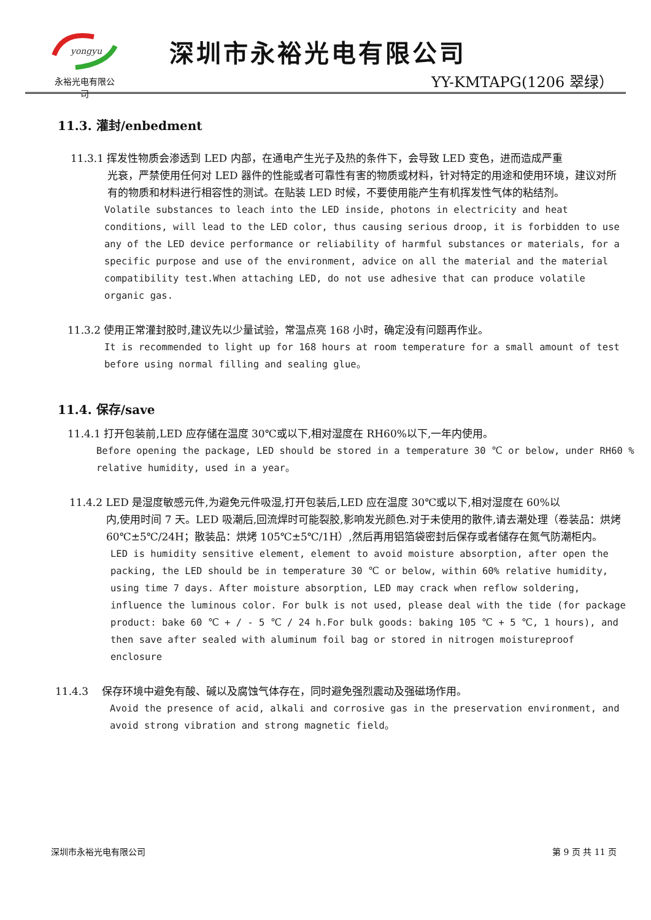yongyu
永裕光电有限公司
深圳市永裕光电有限公司
YY-KMTAPG(1206 翠绿）
11.3. 灌封/enbedment
11.3.1 挥发性物质会渗透到 LED 内部，在通电产生光子及热的条件下，会导致 LED 变色，进而造成严重
光衰，严禁使用任何对 LED 器件的性能或者可靠性有害的物质或材料，针对特定的用途和使用环境，建议对所有的物质和材料进行相容性的测试。在贴装 LED 时候，不要使用能产生有机挥发性气体的粘结剂。
Volatile substances to leach into the LED inside, photons in electricity and heat conditions, will lead to the LED color, thus causing serious droop, it is forbidden to use any of the LED device performance or reliability of harmful substances or materials, for a specific purpose and use of the environment, advice on all the material and the material compatibility test.When attaching LED, do not use adhesive that can produce volatile organic gas.
11.3.2 使用正常灌封胶时,建议先以少量试验，常温点亮 168 小时，确定没有问题再作业。
It is recommended to light up for 168 hours at room temperature for a small amount of test before using normal filling and sealing glue。
11.4. 保存/save
11.4.1 打开包装前,LED 应存储在温度 30℃或以下,相对湿度在 RH60%以下,一年内使用。
Before opening the package, LED should be stored in a temperature 30 ℃ or below, under RH60 % relative humidity, used in a year。
11.4.2 LED 是湿度敏感元件,为避免元件吸湿,打开包装后,LED 应在温度 30℃或以下,相对湿度在 60%以
内,使用时间 7 天。LED 吸潮后,回流焊时可能裂胶,影响发光颜色.对于未使用的散件,请去潮处理（卷装品：烘烤 60℃±5℃/24H；散装品：烘烤 105℃±5℃/1H）,然后再用铝箔袋密封后保存或者储存在氮气防潮柜内。
LED is humidity sensitive element, element to avoid moisture absorption, after open the packing, the LED should be in temperature 30 ℃ or below, within 60% relative humidity, using time 7 days. After moisture absorption, LED may crack when reflow soldering, influence the luminous color. For bulk is not used, please deal with the tide (for package product: bake 60 ℃ + / - 5 ℃ / 24 h.For bulk goods: baking 105 ℃ + 5 ℃, 1 hours), and then save after sealed with aluminum foil bag or stored in nitrogen moistureproof enclosure
11.4.3 　保存环境中避免有酸、碱以及腐蚀气体存在，同时避免强烈震动及强磁场作用。
Avoid the presence of acid, alkali and corrosive gas in the preservation environment, and avoid strong vibration and strong magnetic field。
深圳市永裕光电有限公司 第 9 页 共 11 页